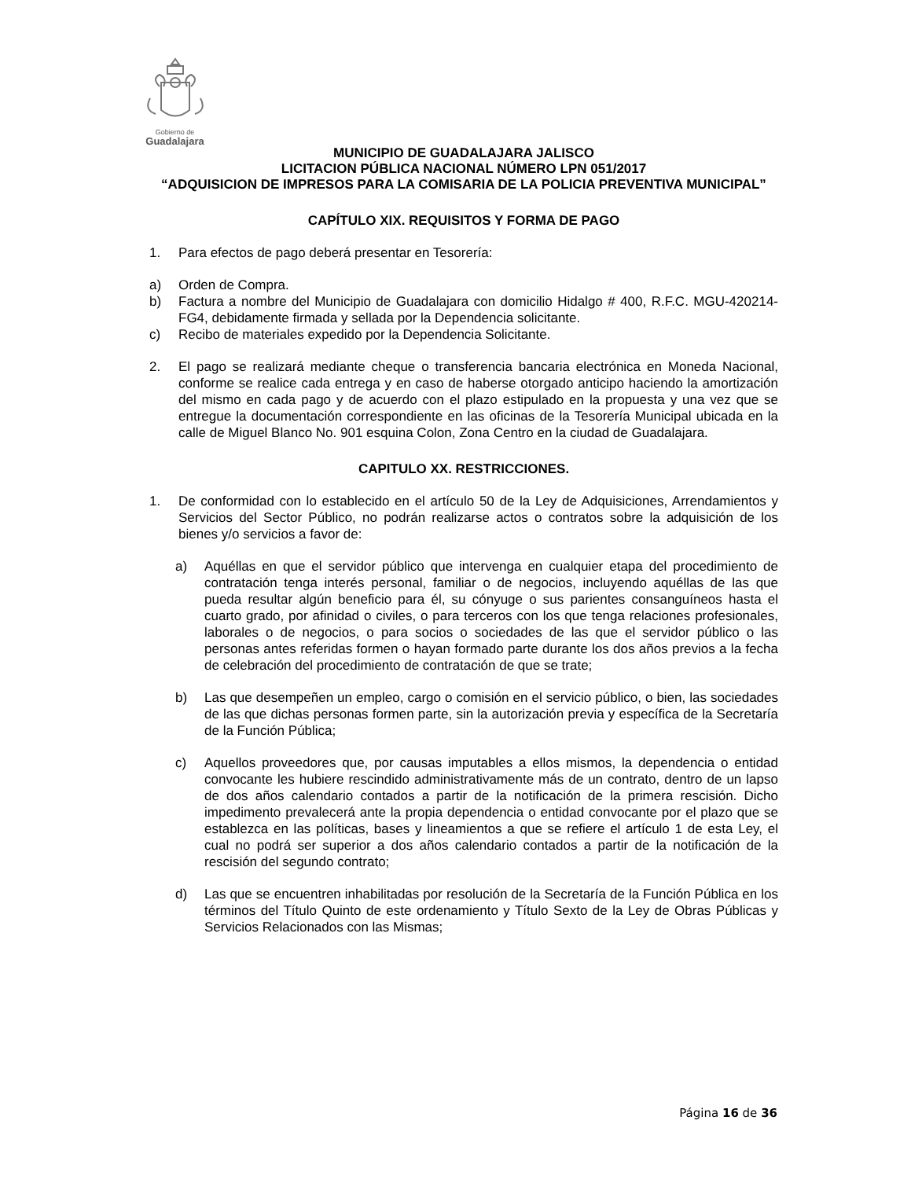Gobierno de
Guadalajara
MUNICIPIO DE GUADALAJARA JALISCO
LICITACION PÚBLICA NACIONAL NÚMERO LPN 051/2017
“ADQUISICION DE IMPRESOS PARA LA COMISARIA DE LA POLICIA PREVENTIVA MUNICIPAL”
CAPÍTULO XIX. REQUISITOS Y FORMA DE PAGO
1. Para efectos de pago deberá presentar en Tesorería:
a) Orden de Compra.
b) Factura a nombre del Municipio de Guadalajara con domicilio Hidalgo # 400, R.F.C. MGU-420214-FG4, debidamente firmada y sellada por la Dependencia solicitante.
c) Recibo de materiales expedido por la Dependencia Solicitante.
2. El pago se realizará mediante cheque o transferencia bancaria electrónica en Moneda Nacional, conforme se realice cada entrega y en caso de haberse otorgado anticipo haciendo la amortización del mismo en cada pago y de acuerdo con el plazo estipulado en la propuesta y una vez que se entregue la documentación correspondiente en las oficinas de la Tesorería Municipal ubicada en la calle de Miguel Blanco No. 901 esquina Colon, Zona Centro en la ciudad de Guadalajara.
CAPITULO XX. RESTRICCIONES.
1. De conformidad con lo establecido en el artículo 50 de la Ley de Adquisiciones, Arrendamientos y Servicios del Sector Público, no podrán realizarse actos o contratos sobre la adquisición de los bienes y/o servicios a favor de:
a) Aquéllas en que el servidor público que intervenga en cualquier etapa del procedimiento de contratación tenga interés personal, familiar o de negocios, incluyendo aquéllas de las que pueda resultar algún beneficio para él, su cónyuge o sus parientes consanguíneos hasta el cuarto grado, por afinidad o civiles, o para terceros con los que tenga relaciones profesionales, laborales o de negocios, o para socios o sociedades de las que el servidor público o las personas antes referidas formen o hayan formado parte durante los dos años previos a la fecha de celebración del procedimiento de contratación de que se trate;
b) Las que desempeñen un empleo, cargo o comisión en el servicio público, o bien, las sociedades de las que dichas personas formen parte, sin la autorización previa y específica de la Secretaría de la Función Pública;
c) Aquellos proveedores que, por causas imputables a ellos mismos, la dependencia o entidad convocante les hubiere rescindido administrativamente más de un contrato, dentro de un lapso de dos años calendario contados a partir de la notificación de la primera rescisión. Dicho impedimento prevalecerá ante la propia dependencia o entidad convocante por el plazo que se establezca en las políticas, bases y lineamientos a que se refiere el artículo 1 de esta Ley, el cual no podrá ser superior a dos años calendario contados a partir de la notificación de la rescisión del segundo contrato;
d) Las que se encuentren inhabilitadas por resolución de la Secretaría de la Función Pública en los términos del Título Quinto de este ordenamiento y Título Sexto de la Ley de Obras Públicas y Servicios Relacionados con las Mismas;
Página 16 de 36